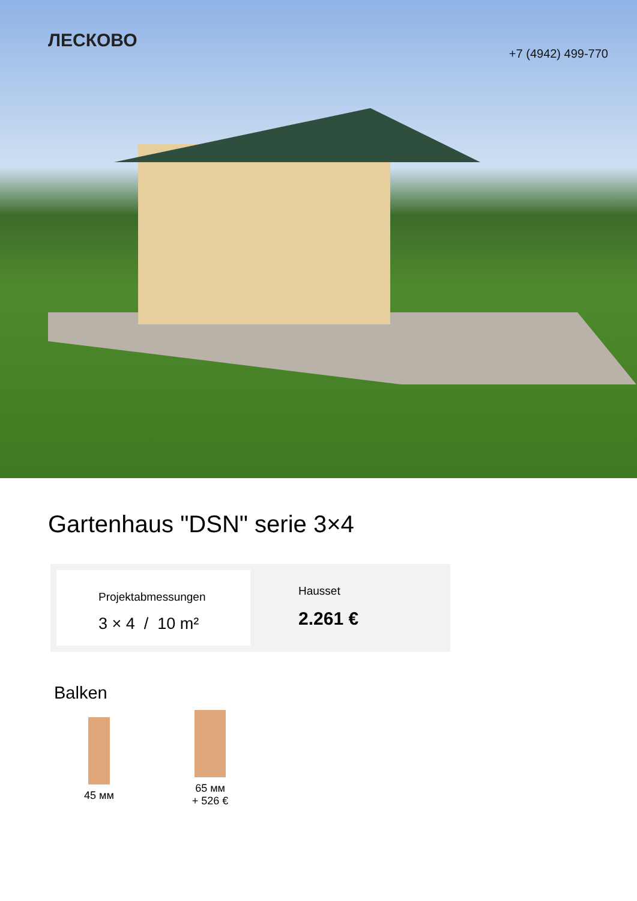ЛЕСКОВО
+7 (4942) 499-770
Gartenhaus "DSN" serie 3×4
Projektabmessungen
3 × 4 / 10 m²
Hausset
2.261 €
Balken
45 мм
65 мм
+ 526 €